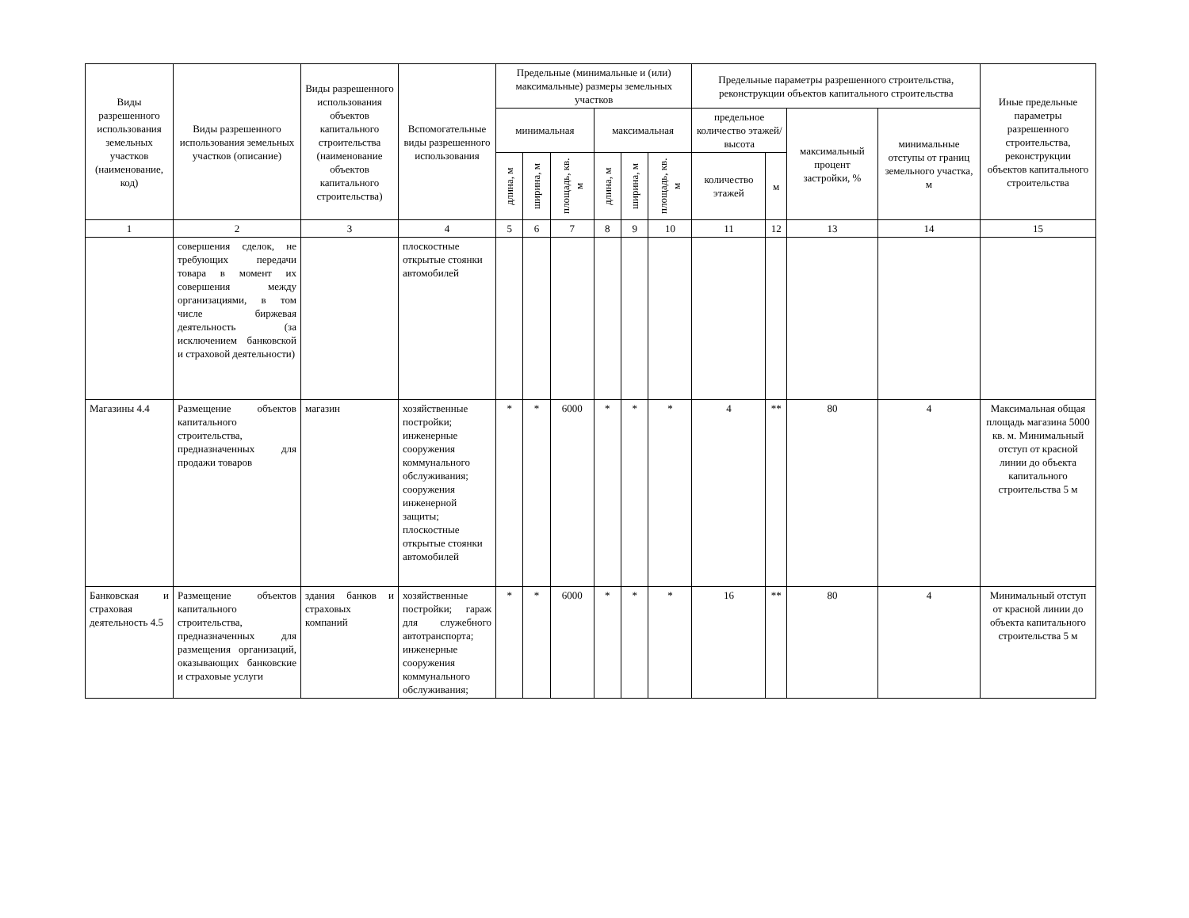| Виды разрешенного использования земельных участков (наименование, код) | Виды разрешенного использования земельных участков (описание) | Виды разрешенного использования объектов капитального строительства (наименование объектов капитального строительства) | Вспомогательные виды разрешенного использования | Предельные (минимальные и (или) максимальные) размеры земельных участков | | | | | | Предельные параметры разрешенного строительства, реконструкции объектов капитального строительства | | | | Иные предельные параметры разрешенного строительства, реконструкции объектов капитального строительства |
| --- | --- | --- | --- | --- | --- | --- | --- | --- | --- | --- | --- | --- | --- | --- |
| | | | | минимальная | | | максимальная | | | предельное количество этажей/высота | | максимальный процент застройки, % | минимальные отступы от границ земельного участка, м | |
| | | | | длина, м | ширина, м | площадь, кв. м | длина, м | ширина, м | площадь, кв. м | количество этажей | м | | | |
| 1 | 2 | 3 | 4 | 5 | 6 | 7 | 8 | 9 | 10 | 11 | 12 | 13 | 14 | 15 |
| | совершения сделок, не требующих передачи товара в момент их совершения между организациями, в том числе биржевая деятельность (за исключением банковской и страховой деятельности) | | плоскостные открытые стоянки автомобилей | | | | | | | | | | | |
| Магазины 4.4 | Размещение объектов капитального строительства, предназначенных для продажи товаров | магазин | хозяйственные постройки; инженерные сооружения коммунального обслуживания; сооружения инженерной защиты; плоскостные открытые стоянки автомобилей | * | * | 6000 | * | * | * | 4 | ** | 80 | 4 | Максимальная общая площадь магазина 5000 кв. м. Минимальный отступ от красной линии до объекта капитального строительства 5 м |
| Банковская и страховая деятельность 4.5 | Размещение объектов капитального строительства, предназначенных для размещения организаций, оказывающих банковские и страховые услуги | здания банков и страховых компаний | хозяйственные постройки; гараж для служебного автотранспорта; инженерные сооружения коммунального обслуживания; | * | * | 6000 | * | * | * | 16 | ** | 80 | 4 | Минимальный отступ от красной линии до объекта капитального строительства 5 м |